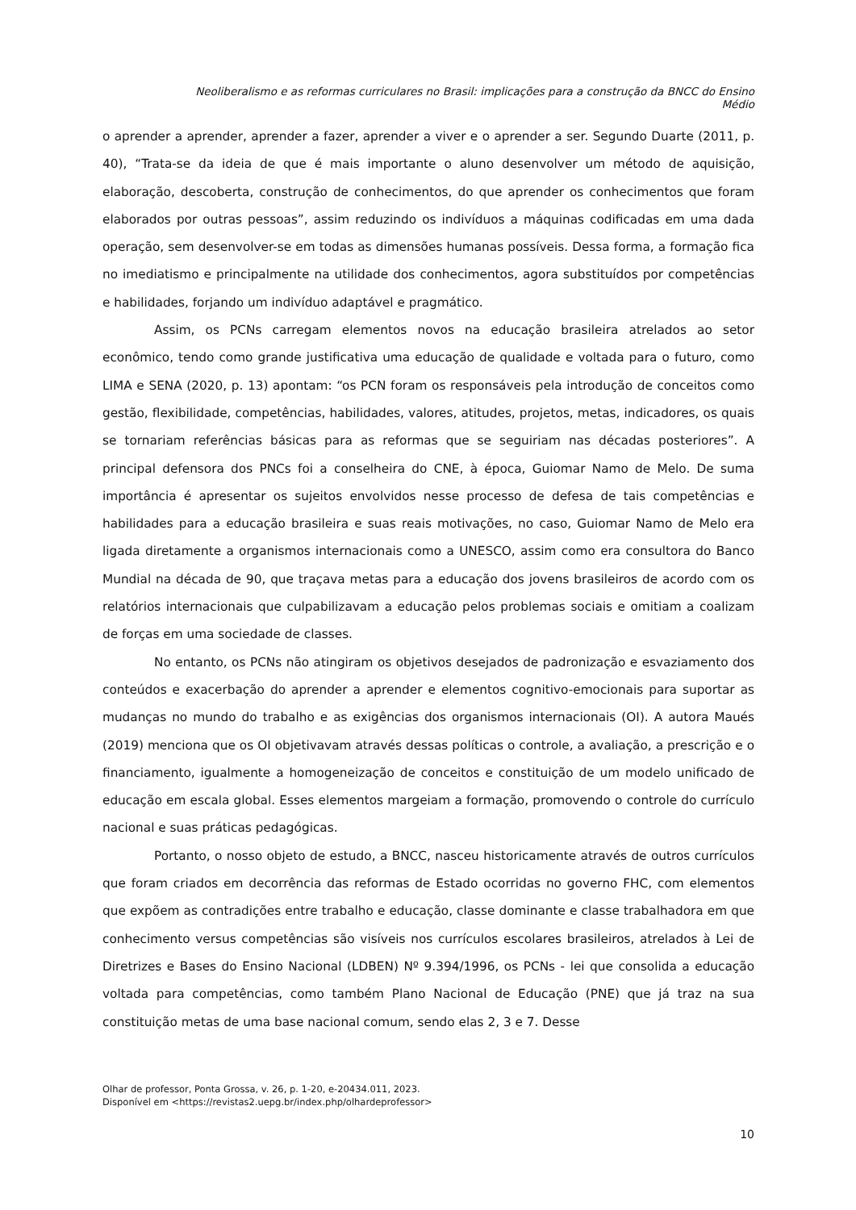Neoliberalismo e as reformas curriculares no Brasil: implicações para a construção da BNCC do Ensino Médio
o aprender a aprender, aprender a fazer, aprender a viver e o aprender a ser. Segundo Duarte (2011, p. 40), “Trata-se da ideia de que é mais importante o aluno desenvolver um método de aquisição, elaboração, descoberta, construção de conhecimentos, do que aprender os conhecimentos que foram elaborados por outras pessoas”, assim reduzindo os indivíduos a máquinas codificadas em uma dada operação, sem desenvolver-se em todas as dimensões humanas possíveis. Dessa forma, a formação fica no imediatismo e principalmente na utilidade dos conhecimentos, agora substituídos por competências e habilidades, forjando um indivíduo adaptável e pragmático.
Assim, os PCNs carregam elementos novos na educação brasileira atrelados ao setor econômico, tendo como grande justificativa uma educação de qualidade e voltada para o futuro, como LIMA e SENA (2020, p. 13) apontam: “os PCN foram os responsáveis pela introdução de conceitos como gestão, flexibilidade, competências, habilidades, valores, atitudes, projetos, metas, indicadores, os quais se tornariam referências básicas para as reformas que se seguiriam nas décadas posteriores”. A principal defensora dos PNCs foi a conselheira do CNE, à época, Guiomar Namo de Melo. De suma importância é apresentar os sujeitos envolvidos nesse processo de defesa de tais competências e habilidades para a educação brasileira e suas reais motivações, no caso, Guiomar Namo de Melo era ligada diretamente a organismos internacionais como a UNESCO, assim como era consultora do Banco Mundial na década de 90, que traçava metas para a educação dos jovens brasileiros de acordo com os relatórios internacionais que culpabilizavam a educação pelos problemas sociais e omitiam a coalizam de forças em uma sociedade de classes.
No entanto, os PCNs não atingiram os objetivos desejados de padronização e esvaziamento dos conteúdos e exacerbação do aprender a aprender e elementos cognitivo-emocionais para suportar as mudanças no mundo do trabalho e as exigências dos organismos internacionais (OI). A autora Maués (2019) menciona que os OI objetivavam através dessas políticas o controle, a avaliação, a prescrição e o financiamento, igualmente a homogeneização de conceitos e constituição de um modelo unificado de educação em escala global. Esses elementos margeiam a formação, promovendo o controle do currículo nacional e suas práticas pedagógicas.
Portanto, o nosso objeto de estudo, a BNCC, nasceu historicamente através de outros currículos que foram criados em decorrência das reformas de Estado ocorridas no governo FHC, com elementos que expõem as contradições entre trabalho e educação, classe dominante e classe trabalhadora em que conhecimento versus competências são visíveis nos currículos escolares brasileiros, atrelados à Lei de Diretrizes e Bases do Ensino Nacional (LDBEN) Nº 9.394/1996, os PCNs - lei que consolida a educação voltada para competências, como também Plano Nacional de Educação (PNE) que já traz na sua constituição metas de uma base nacional comum, sendo elas 2, 3 e 7. Desse
Olhar de professor, Ponta Grossa, v. 26, p. 1-20, e-20434.011, 2023.
Disponível em <https://revistas2.uepg.br/index.php/olhardeprofessor>
10